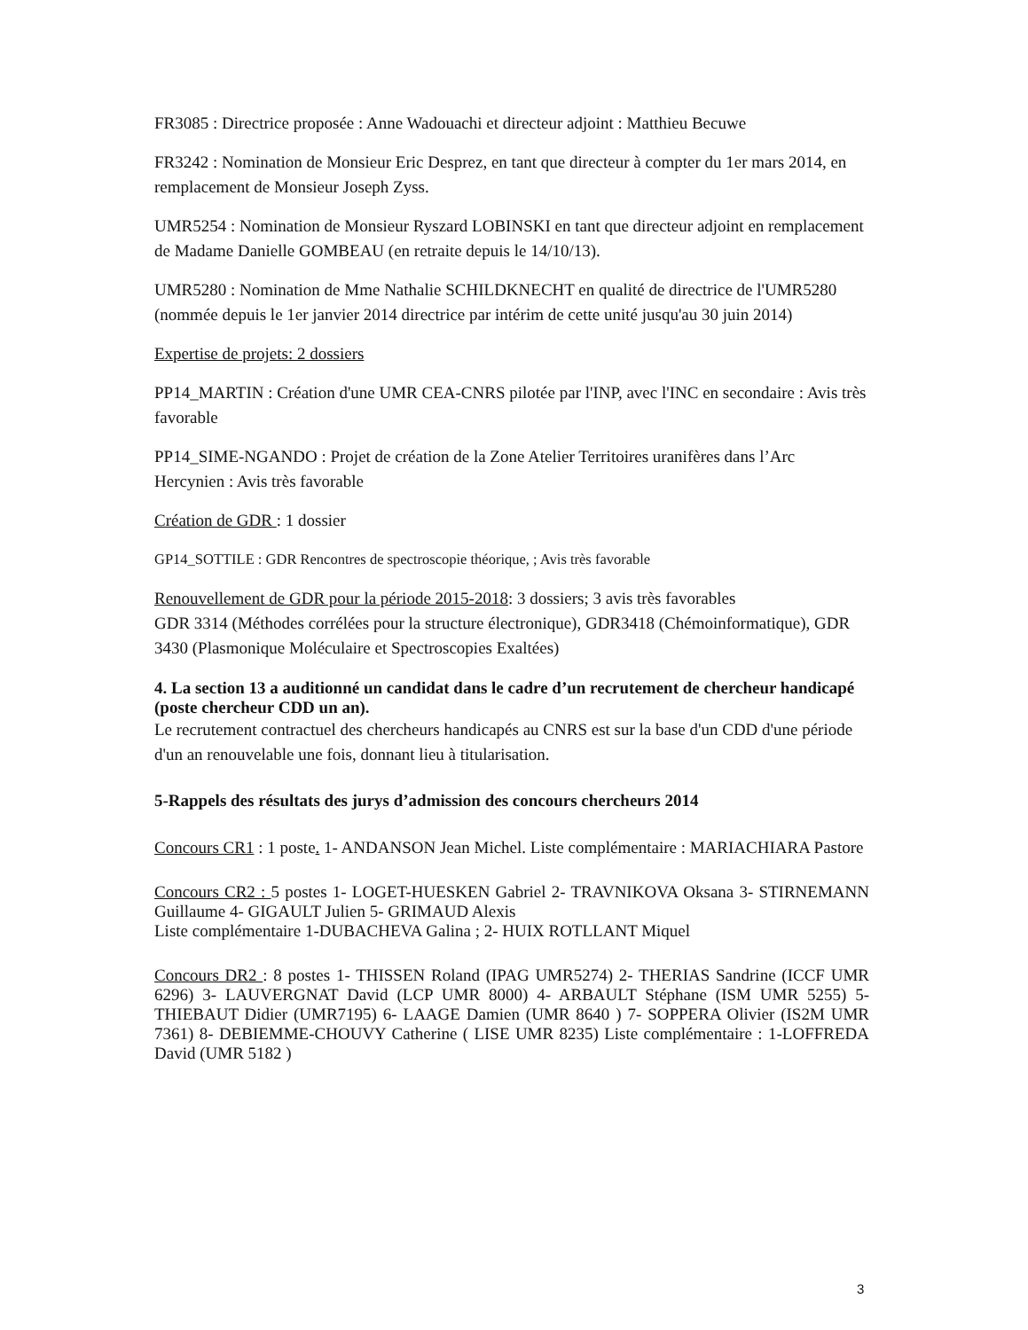FR3085 : Directrice proposée : Anne Wadouachi et directeur adjoint : Matthieu Becuwe
FR3242 : Nomination de Monsieur Eric Desprez, en tant que directeur à compter du 1er mars 2014, en remplacement de Monsieur Joseph Zyss.
UMR5254 : Nomination de Monsieur Ryszard LOBINSKI en tant que directeur adjoint en remplacement de Madame Danielle GOMBEAU (en retraite depuis le 14/10/13).
UMR5280 : Nomination de Mme Nathalie SCHILDKNECHT en qualité de directrice de l'UMR5280 (nommée depuis le 1er janvier 2014 directrice par intérim de cette unité jusqu'au 30 juin 2014)
Expertise de projets: 2 dossiers
PP14_MARTIN : Création d'une UMR CEA-CNRS pilotée par l'INP, avec l'INC en secondaire : Avis très favorable
PP14_SIME-NGANDO : Projet de création de la Zone Atelier Territoires uranifères dans l’Arc Hercynien : Avis très favorable
Création de GDR : 1 dossier
GP14_SOTTILE : GDR Rencontres de spectroscopie théorique, ; Avis très favorable
Renouvellement de GDR pour la période 2015-2018: 3 dossiers; 3 avis très favorables
GDR 3314 (Méthodes corrélées pour la structure électronique), GDR3418 (Chémoinformatique), GDR 3430 (Plasmonique Moléculaire et Spectroscopies Exaltées)
4. La section 13 a auditionné un candidat dans le cadre d’un recrutement de chercheur handicapé (poste chercheur CDD un an).
Le recrutement contractuel des chercheurs handicapés au CNRS est sur la base d'un CDD d'une période d'un an renouvelable une fois, donnant lieu à titularisation.
5-Rappels des résultats des jurys d’admission des concours chercheurs 2014
Concours CR1 : 1 poste. 1- ANDANSON Jean Michel. Liste complémentaire : MARIACHIARA Pastore
Concours CR2 : 5 postes 1- LOGET-HUESKEN Gabriel 2- TRAVNIKOVA Oksana 3- STIRNEMANN Guillaume 4- GIGAULT Julien 5- GRIMAUD Alexis
Liste complémentaire 1-DUBACHEVA Galina ; 2- HUIX ROTLLANT Miquel
Concours DR2 : 8 postes 1- THISSEN Roland (IPAG UMR5274) 2- THERIAS Sandrine (ICCF UMR 6296) 3- LAUVERGNAT David (LCP UMR 8000) 4- ARBAULT Stéphane (ISM UMR 5255) 5- THIEBAUT Didier (UMR7195) 6- LAAGE Damien (UMR 8640 ) 7- SOPPERA Olivier (IS2M UMR 7361) 8- DEBIEMME-CHOUVY Catherine ( LISE UMR 8235) Liste complémentaire : 1-LOFFREDA David (UMR 5182 )
3